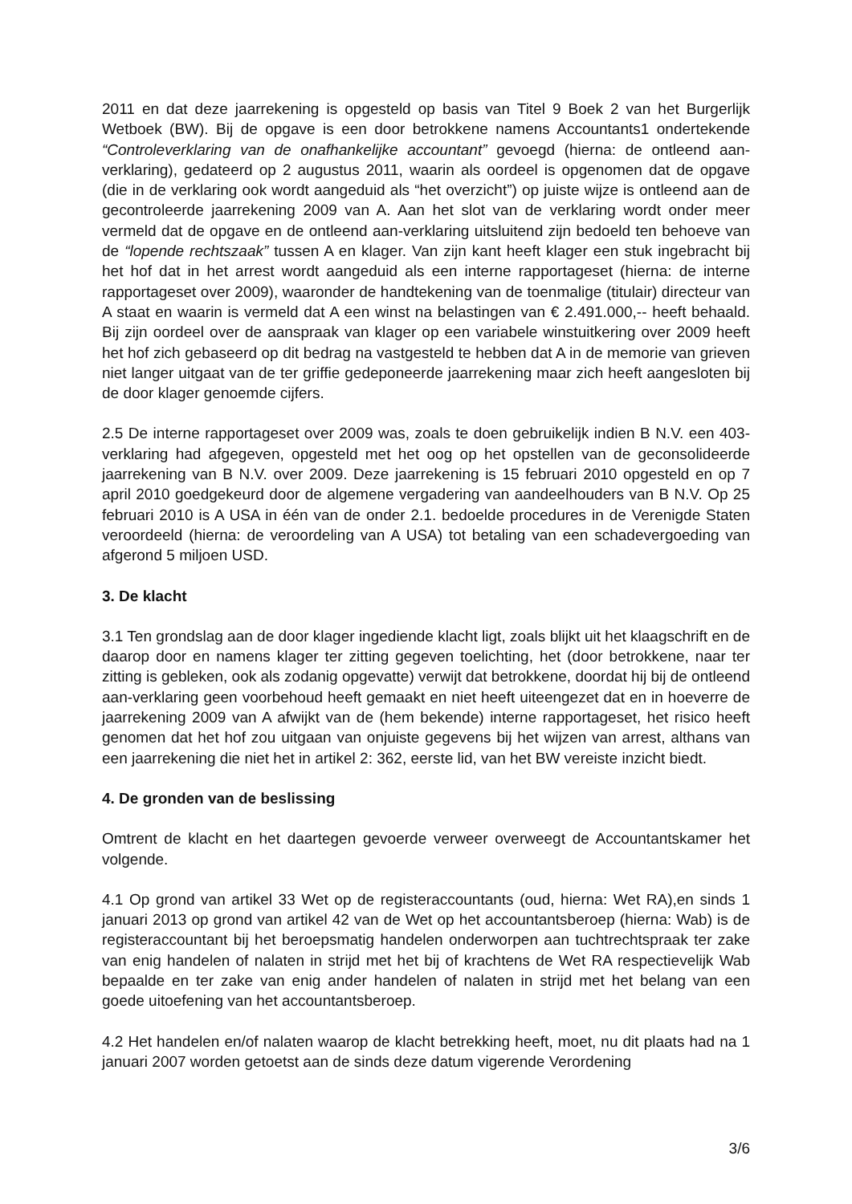2011 en dat deze jaarrekening is opgesteld op basis van Titel 9 Boek 2 van het Burgerlijk Wetboek (BW). Bij de opgave is een door betrokkene namens Accountants1 ondertekende “Controleverklaring van de onafhankelijke accountant” gevoegd (hierna: de ontleend aan-verklaring), gedateerd op 2 augustus 2011, waarin als oordeel is opgenomen dat de opgave (die in de verklaring ook wordt aangeduid als “het overzicht”) op juiste wijze is ontleend aan de gecontroleerde jaarrekening 2009 van A. Aan het slot van de verklaring wordt onder meer vermeld dat de opgave en de ontleend aan-verklaring uitsluitend zijn bedoeld ten behoeve van de “lopende rechtszaak” tussen A en klager. Van zijn kant heeft klager een stuk ingebracht bij het hof dat in het arrest wordt aangeduid als een interne rapportageset (hierna: de interne rapportageset over 2009), waaronder de handtekening van de toenmalige (titulair) directeur van A staat en waarin is vermeld dat A een winst na belastingen van € 2.491.000,-- heeft behaald. Bij zijn oordeel over de aanspraak van klager op een variabele winstuitkering over 2009 heeft het hof zich gebaseerd op dit bedrag na vastgesteld te hebben dat A in de memorie van grieven niet langer uitgaat van de ter griffie gedeponeerde jaarrekening maar zich heeft aangesloten bij de door klager genoemde cijfers.
2.5 De interne rapportageset over 2009 was, zoals te doen gebruikelijk indien B N.V. een 403-verklaring had afgegeven, opgesteld met het oog op het opstellen van de geconsolideerde jaarrekening van B N.V. over 2009. Deze jaarrekening is 15 februari 2010 opgesteld en op 7 april 2010 goedgekeurd door de algemene vergadering van aandeelhouders van B N.V. Op 25 februari 2010 is A USA in één van de onder 2.1. bedoelde procedures in de Verenigde Staten veroordeeld (hierna: de veroordeling van A USA) tot betaling van een schadevergoeding van afgerond 5 miljoen USD.
3. De klacht
3.1 Ten grondslag aan de door klager ingediende klacht ligt, zoals blijkt uit het klaagschrift en de daarop door en namens klager ter zitting gegeven toelichting, het (door betrokkene, naar ter zitting is gebleken, ook als zodanig opgevatte) verwijt dat betrokkene, doordat hij bij de ontleend aan-verklaring geen voorbehoud heeft gemaakt en niet heeft uiteengezet dat en in hoeverre de jaarrekening 2009 van A afwijkt van de (hem bekende) interne rapportageset, het risico heeft genomen dat het hof zou uitgaan van onjuiste gegevens bij het wijzen van arrest, althans van een jaarrekening die niet het in artikel 2: 362, eerste lid, van het BW vereiste inzicht biedt.
4. De gronden van de beslissing
Omtrent de klacht en het daartegen gevoerde verweer overweegt de Accountantskamer het volgende.
4.1 Op grond van artikel 33 Wet op de registeraccountants (oud, hierna: Wet RA),en sinds 1 januari 2013 op grond van artikel 42 van de Wet op het accountantsberoep (hierna: Wab) is de registeraccountant bij het beroepsmatig handelen onderworpen aan tuchtrechtspraak ter zake van enig handelen of nalaten in strijd met het bij of krachtens de Wet RA respectievelijk Wab bepaalde en ter zake van enig ander handelen of nalaten in strijd met het belang van een goede uitoefening van het accountantsberoep.
4.2 Het handelen en/of nalaten waarop de klacht betrekking heeft, moet, nu dit plaats had na 1 januari 2007 worden getoetst aan de sinds deze datum vigerende Verordening
3/6